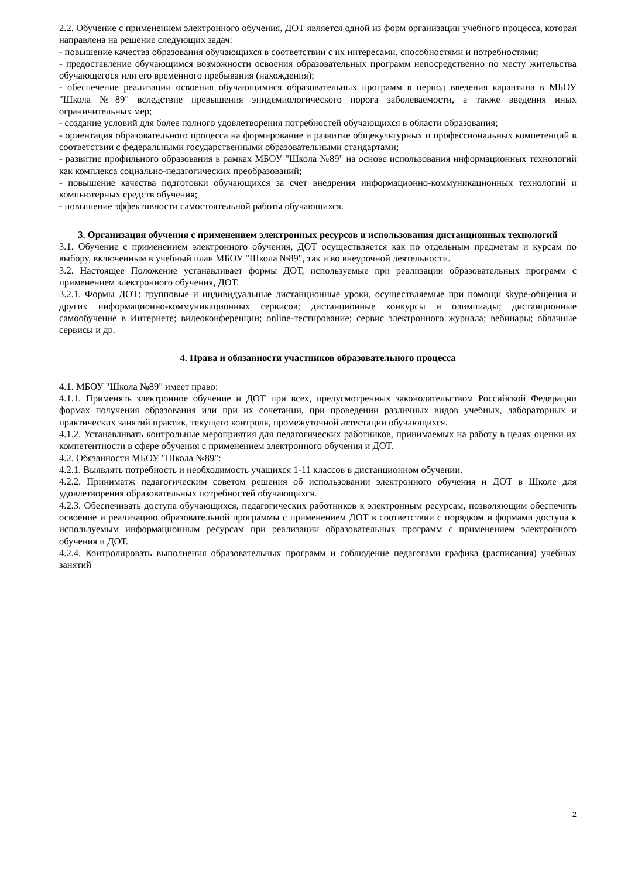2.2. Обучение с применением электронного обучения, ДОТ является одной из форм организации учебного процесса, которая направлена на решение следующих задач:
- повышение качества образования обучающихся в соответствии с их интересами, способностями и потребностями;
- предоставление обучающимся возможности освоения образовательных программ непосредственно по месту жительства обучающегося или его временного пребывания (нахождения);
- обеспечение реализации освоения обучающимися образовательных программ в период введения карантина в МБОУ "Школа №89" вследствие превышения эпидемиологического порога заболеваемости, а также введения иных ограничительных мер;
- создание условий для более полного удовлетворения потребностей обучающихся в области образования;
- ориентация образовательного процесса на формирование и развитие общекультурных и профессиональных компетенций в соответствии с федеральными государственными образовательными стандартами;
- развитие профильного образования в рамках МБОУ "Школа №89" на основе использования информационных технологий как комплекса социально-педагогических преобразований;
- повышение качества подготовки обучающихся за счет внедрения информационно-коммуникационных технологий и компьютерных средств обучения;
- повышение эффективности самостоятельной работы обучающихся.
3. Организация обучения с применением электронных ресурсов и использования дистанционных технологий
3.1. Обучение с применением электронного обучения, ДОТ осуществляется как по отдельным предметам и курсам по выбору, включенным в учебный план МБОУ "Школа №89", так и во внеурочной деятельности.
3.2. Настоящее Положение устанавливает формы ДОТ, используемые при реализации образовательных программ с применением электронного обучения, ДОТ.
3.2.1. Формы ДОТ: групповые и индивидуальные дистанционные уроки, осуществляемые при помощи skype-общения и других информационно-коммуникационных сервисов; дистанционные конкурсы и олимпиады; дистанционные самообучение в Интернете; видеоконференции; online-тестирование; сервис электронного журнала; вебинары; облачные сервисы и др.
4. Права и обязанности участников образовательного процесса
4.1. МБОУ "Школа №89" имеет право:
4.1.1. Применять электронное обучение и ДОТ при всех, предусмотренных законодательством Российской Федерации формах получения образования или при их сочетании, при проведении различных видов учебных, лабораторных и практических занятий практик, текущего контроля, промежуточной аттестации обучающихся.
4.1.2. Устанавливать контрольные мероприятия для педагогических работников, принимаемых на работу в целях оценки их компетентности в сфере обучения с применением электронного обучения и ДОТ.
4.2. Обязанности МБОУ "Школа №89":
4.2.1. Выявлять потребность и необходимость учащихся 1-11 классов в дистанционном обучении.
4.2.2. Приниматж педагогическим советом решения об использовании электронного обучения и ДОТ в Школе для удовлетворения образовательных потребностей обучающихся.
4.2.3. Обеспечивать доступа обучающихся, педагогических работников к электронным ресурсам, позволяющим обеспечить освоение и реализацию образовательной программы с применением ДОТ в соответствии с порядком и формами доступа к используемым информационным ресурсам при реализации образовательных программ с применением электронного обучения и ДОТ.
4.2.4. Контролировать выполнения образовательных программ и соблюдение педагогами графика (расписания) учебных занятий
2